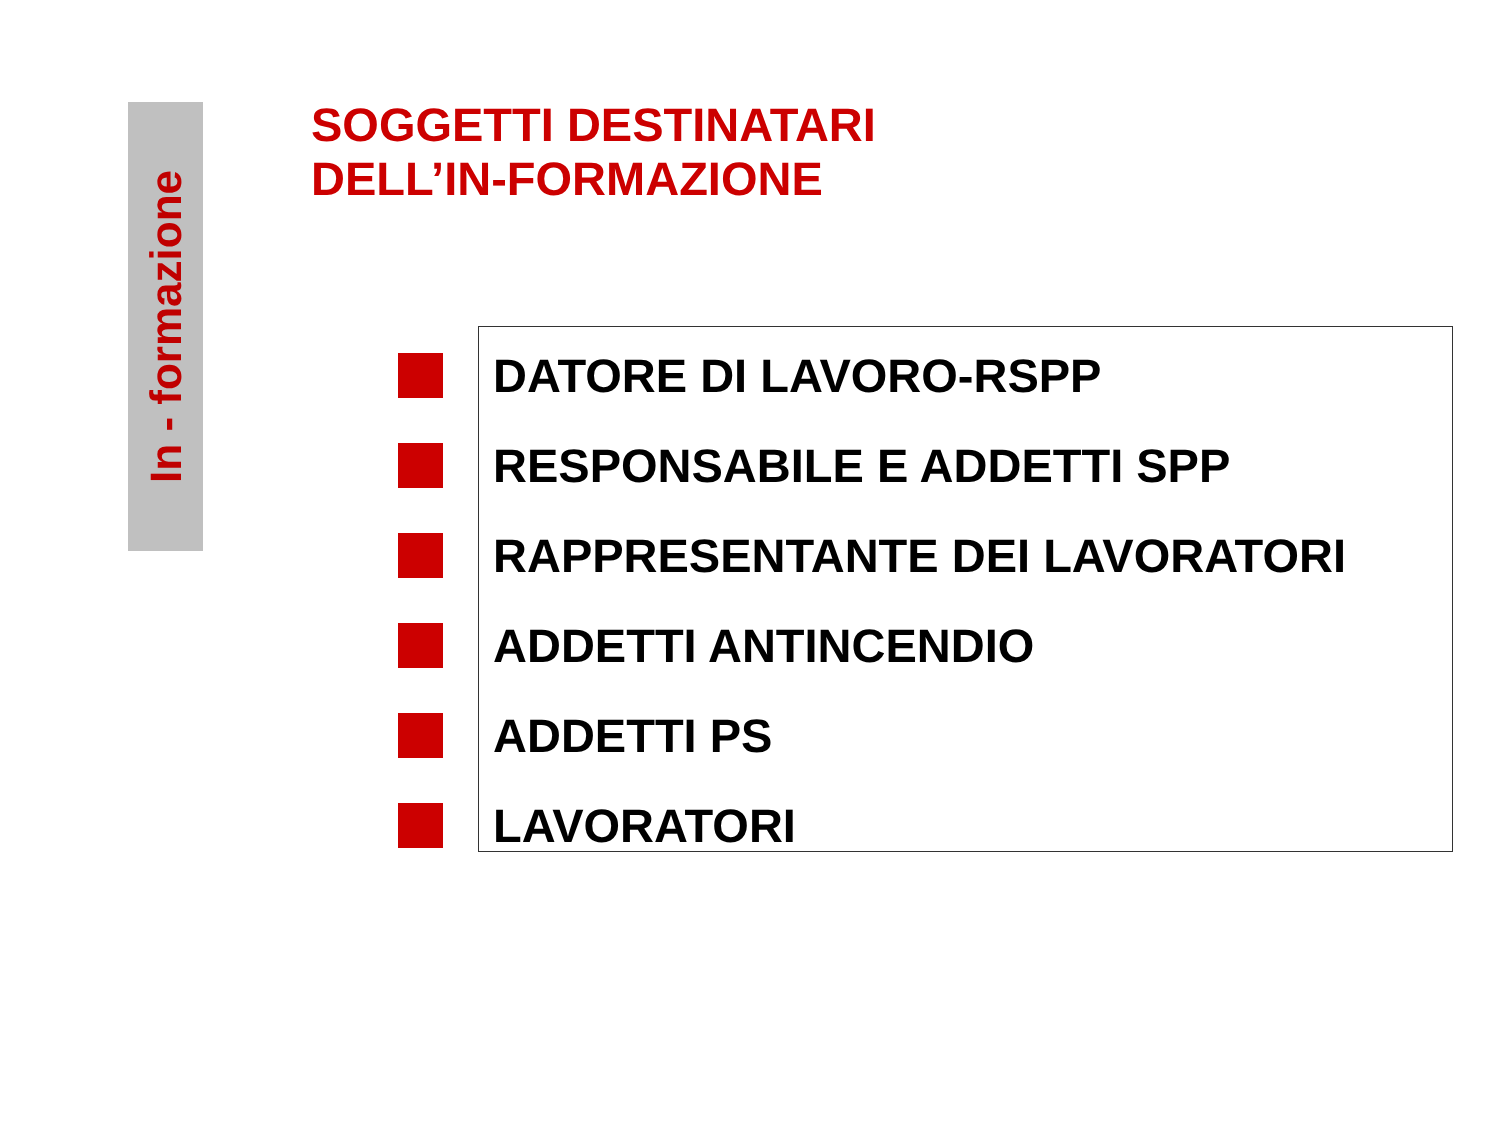In - formazione
SOGGETTI DESTINATARI
DELL’IN-FORMAZIONE
DATORE DI LAVORO-RSPP
RESPONSABILE E ADDETTI SPP
RAPPRESENTANTE DEI LAVORATORI
ADDETTI ANTINCENDIO
ADDETTI PS
LAVORATORI